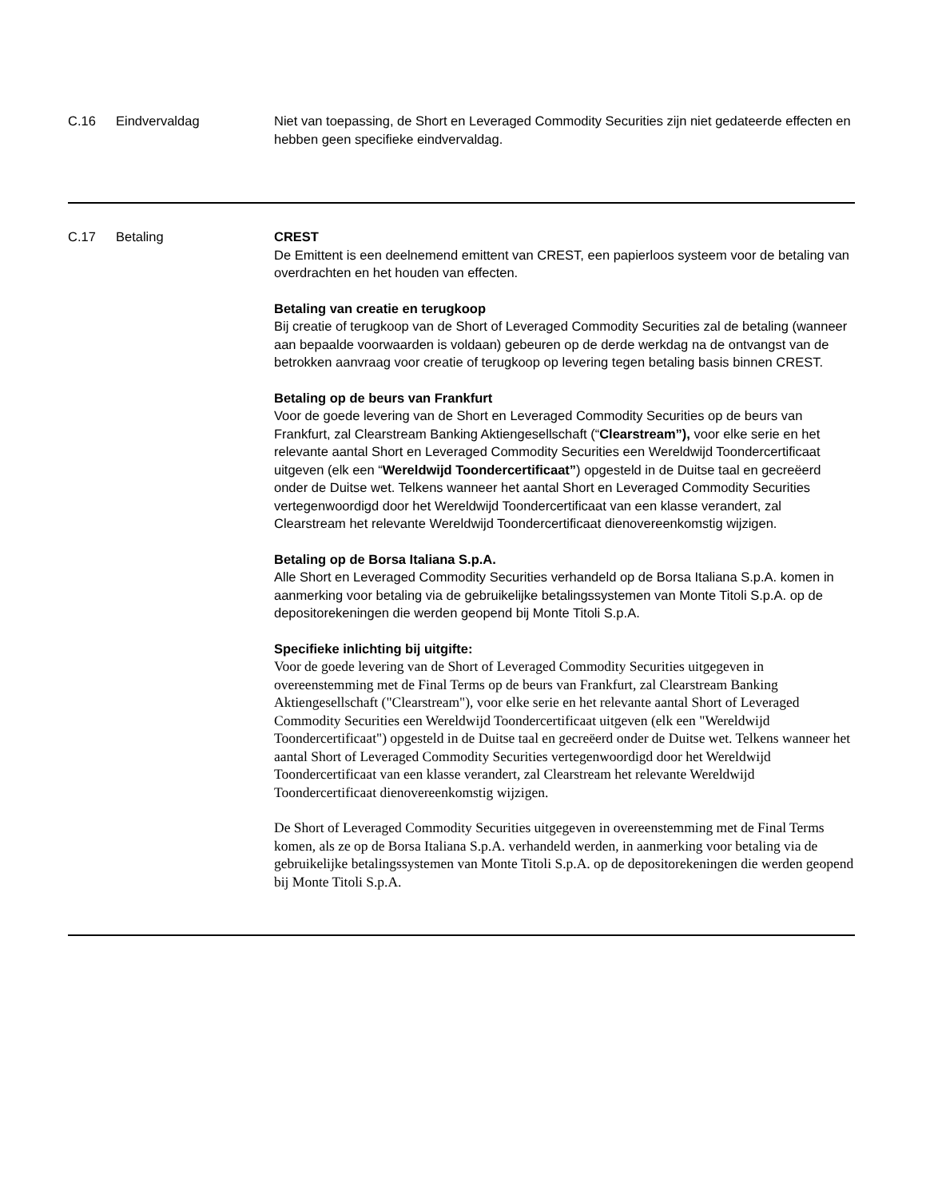| C.16 | Eindvervaldag | Niet van toepassing, de Short en Leveraged Commodity Securities zijn niet gedateerde effecten en hebben geen specifieke eindvervaldag. |
| C.17 | Betaling | CREST De Emittent is een deelnemend emittent van CREST, een papierloos systeem voor de betaling van overdrachten en het houden van effecten. Betaling van creatie en terugkoop Bij creatie of terugkoop van de Short of Leveraged Commodity Securities zal de betaling (wanneer aan bepaalde voorwaarden is voldaan) gebeuren op de derde werkdag na de ontvangst van de betrokken aanvraag voor creatie of terugkoop op levering tegen betaling basis binnen CREST. Betaling op de beurs van Frankfurt Voor de goede levering van de Short en Leveraged Commodity Securities op de beurs van Frankfurt, zal Clearstream Banking Aktiengesellschaft (“ Clearstream”), voor elke serie en het relevante aantal Short en Leveraged Commodity Securities een Wereldwijd Toondercertificaat uitgeven (elk een “ Wereldwijd Toondercertificaat” ) opgesteld in de Duitse taal en gecreëerd onder de Duitse wet. Telkens wanneer het aantal Short en Leveraged Commodity Securities vertegenwoordigd door het Wereldwijd Toondercertificaat van een klasse verandert, zal Clearstream het relevante Wereldwijd Toondercertificaat dienovereenkomstig wijzigen. Betaling op de Borsa Italiana S.p.A. Alle Short en Leveraged Commodity Securities verhandeld op de Borsa Italiana S.p.A. komen in aanmerking voor betaling via de gebruikelijke betalingssystemen van Monte Titoli S.p.A. op de depositorekeningen die werden geopend bij Monte Titoli S.p.A. Specifieke inlichting bij uitgifte: Voor de goede levering van de Short of Leveraged Commodity Securities uitgegeven in overeenstemming met de Final Terms op de beurs van Frankfurt, zal Clearstream Banking Aktiengesellschaft ("Clearstream"), voor elke serie en het relevante aantal Short of Leveraged Commodity Securities een Wereldwijd Toondercertificaat uitgeven (elk een "Wereldwijd Toondercertificaat") opgesteld in de Duitse taal en gecreëerd onder de Duitse wet. Telkens wanneer het aantal Short of Leveraged Commodity Securities vertegenwoordigd door het Wereldwijd Toondercertificaat van een klasse verandert, zal Clearstream het relevante Wereldwijd Toondercertificaat dienovereenkomstig wijzigen. De Short of Leveraged Commodity Securities uitgegeven in overeenstemming met de Final Terms komen, als ze op de Borsa Italiana S.p.A. verhandeld werden, in aanmerking voor betaling via de gebruikelijke betalingssystemen van Monte Titoli S.p.A. op de depositorekeningen die werden geopend bij Monte Titoli S.p.A. |